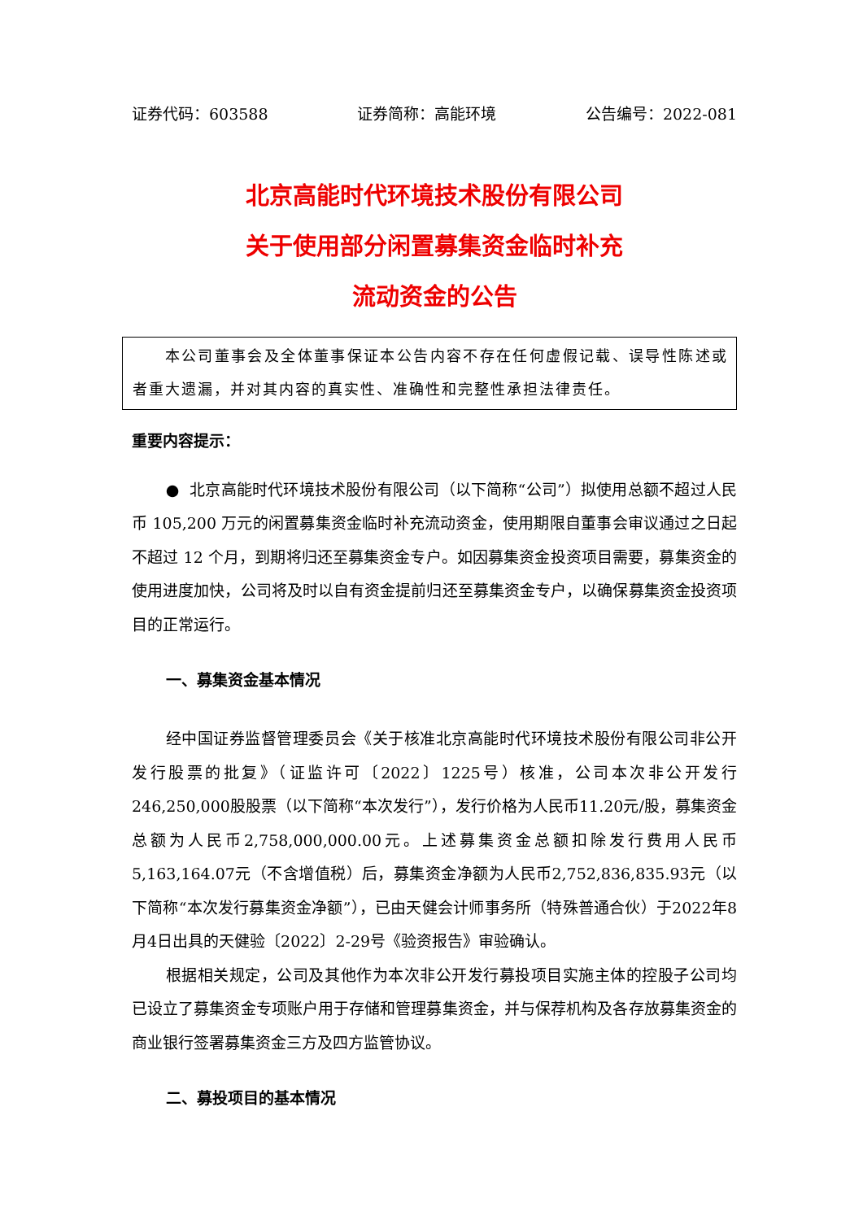证券代码：603588 证券简称：高能环境 公告编号：2022-081
北京高能时代环境技术股份有限公司
关于使用部分闲置募集资金临时补充
流动资金的公告
本公司董事会及全体董事保证本公告内容不存在任何虚假记载、误导性陈述或者重大遗漏，并对其内容的真实性、准确性和完整性承担法律责任。
重要内容提示：
● 北京高能时代环境技术股份有限公司（以下简称“公司”）拟使用总额不超过人民币 105,200 万元的闲置募集资金临时补充流动资金，使用期限自董事会审议通过之日起不超过 12 个月，到期将归还至募集资金专户。如因募集资金投资项目需要，募集资金的使用进度加快，公司将及时以自有资金提前归还至募集资金专户，以确保募集资金投资项目的正常运行。
一、募集资金基本情况
经中国证券监督管理委员会《关于核准北京高能时代环境技术股份有限公司非公开发行股票的批复》（证监许可〔2022〕1225号）核准，公司本次非公开发行246,250,000股股票（以下简称“本次发行”），发行价格为人民币11.20元/股，募集资金总额为人民币2,758,000,000.00元。上述募集资金总额扣除发行费用人民币5,163,164.07元（不含增值税）后，募集资金净额为人民币2,752,836,835.93元（以下简称“本次发行募集资金净额”），已由天健会计师事务所（特殊普通合伙）于2022年8月4日出具的天健验〔2022〕2-29号《验资报告》审验确认。
根据相关规定，公司及其他作为本次非公开发行募投项目实施主体的控股子公司均已设立了募集资金专项账户用于存储和管理募集资金，并与保荐机构及各存放募集资金的商业银行签署募集资金三方及四方监管协议。
二、募投项目的基本情况